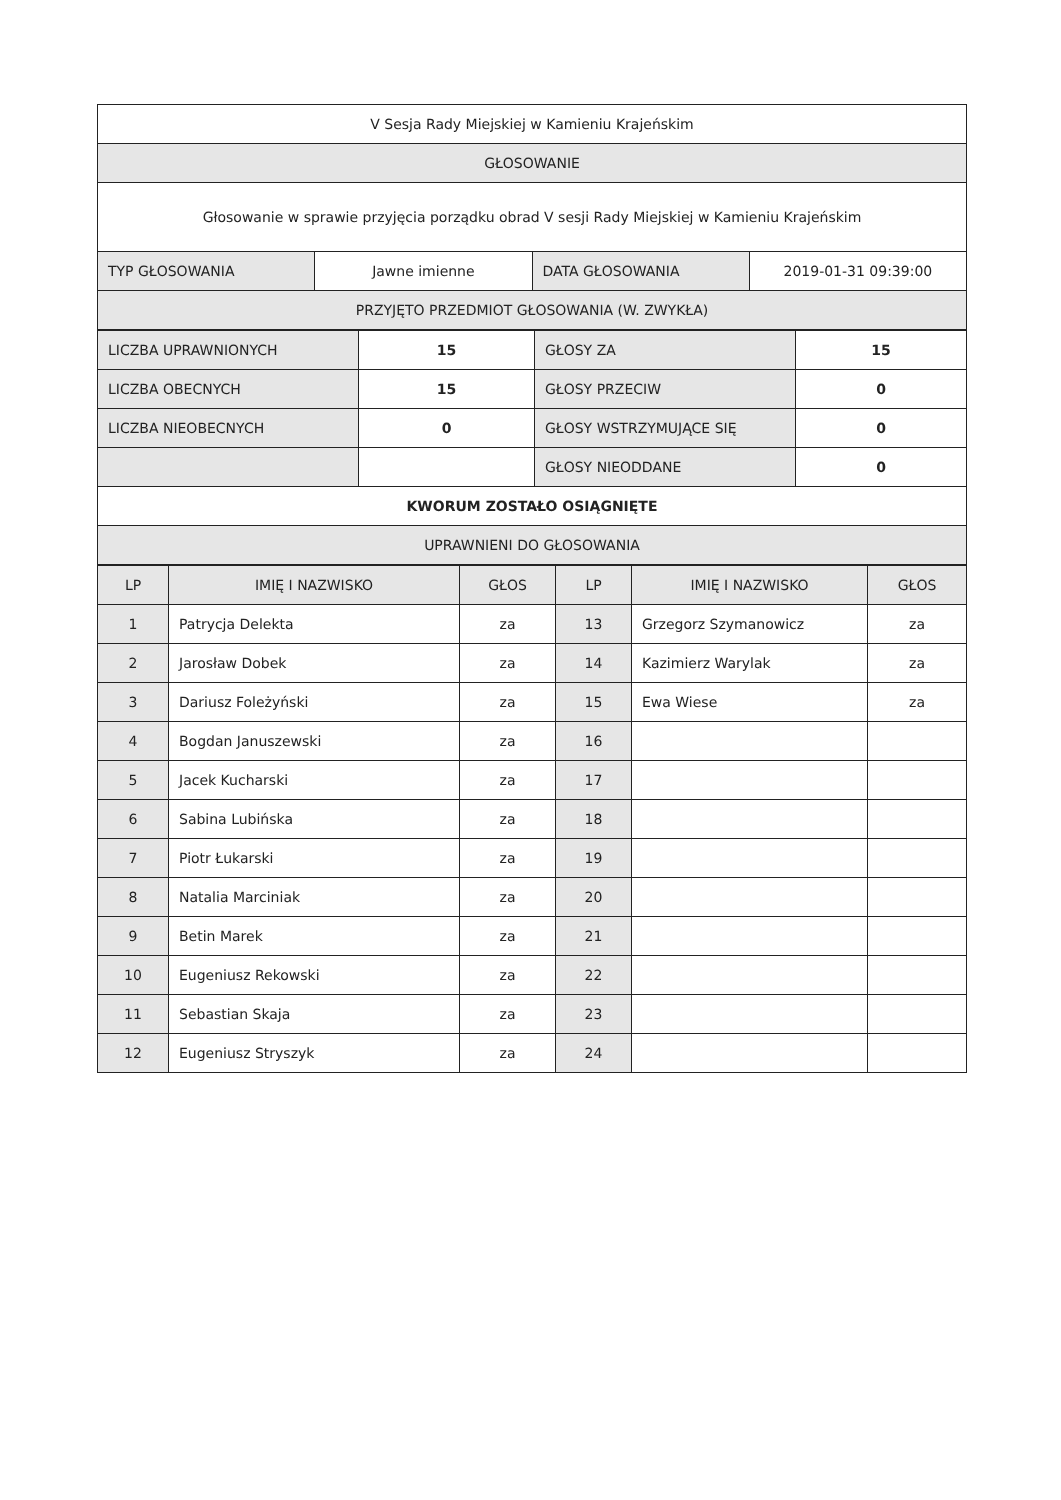| V Sesja Rady Miejskiej w Kamieniu Krajeńskim | | | |
| GŁOSOWANIE | | | |
| Głosowanie w sprawie przyjęcia porządku obrad V sesji Rady Miejskiej w Kamieniu Krajeńskim | | | |
| TYP GŁOSOWANIA | Jawne imienne | DATA GŁOSOWANIA | 2019-01-31 09:39:00 |
| PRZYJĘTO PRZEDMIOT GŁOSOWANIA (W. ZWYKŁA) | | | |
| LICZBA UPRAWNIONYCH | 15 | GŁOSY ZA | 15 |
| LICZBA OBECNYCH | 15 | GŁOSY PRZECIW | 0 |
| LICZBA NIEOBECNYCH | 0 | GŁOSY WSTRZYMUJĄCE SIĘ | 0 |
| | | GŁOSY NIEODDANE | 0 |
| KWORUM ZOSTAŁO OSIĄGNIĘTE | | | |
| UPRAWNIENI DO GŁOSOWANIA | | | |
| LP | IMIĘ I NAZWISKO | GŁOS | LP | IMIĘ I NAZWISKO | GŁOS |
| --- | --- | --- | --- | --- | --- |
| 1 | Patrycja Delekta | za | 13 | Grzegorz Szymanowicz | za |
| 2 | Jarosław Dobek | za | 14 | Kazimierz Warylak | za |
| 3 | Dariusz Foleżyński | za | 15 | Ewa Wiese | za |
| 4 | Bogdan Januszewski | za | 16 | | |
| 5 | Jacek Kucharski | za | 17 | | |
| 6 | Sabina Lubińska | za | 18 | | |
| 7 | Piotr Łukarski | za | 19 | | |
| 8 | Natalia Marciniak | za | 20 | | |
| 9 | Betin Marek | za | 21 | | |
| 10 | Eugeniusz Rekowski | za | 22 | | |
| 11 | Sebastian Skaja | za | 23 | | |
| 12 | Eugeniusz Stryszyk | za | 24 | | |